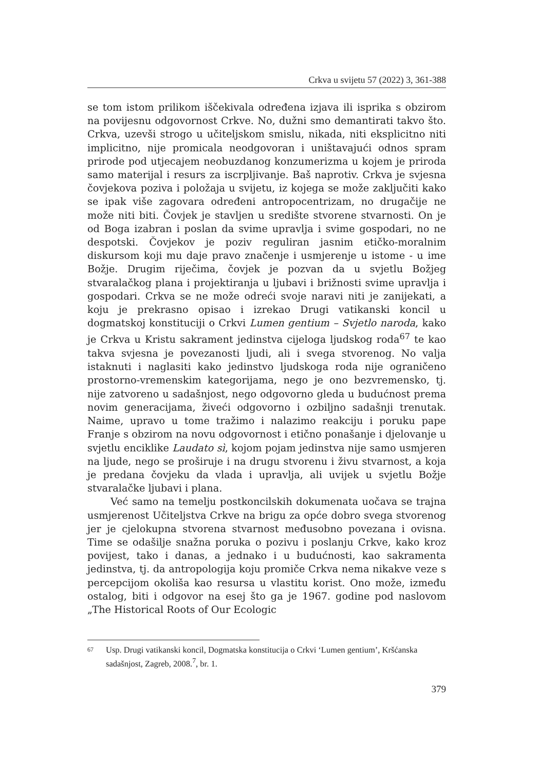Crkva u svijetu 57 (2022) 3, 361-388
se tom istom prilikom iščekivala određena izjava ili isprika s obzirom na povijesnu odgovornost Crkve. No, dužni smo demantirati takvo što. Crkva, uzevši strogo u učiteljskom smislu, nikada, niti eksplicitno niti implicitno, nije promicala neodgovoran i uništavajući odnos spram prirode pod utjecajem neobuzdanog konzumerizma u kojem je priroda samo materijal i resurs za iscrpljivanje. Baš naprotiv. Crkva je svjesna čovjekova poziva i položaja u svijetu, iz kojega se može zaključiti kako se ipak više zagovara određeni antropocentrizam, no drugačije ne može niti biti. Čovjek je stavljen u središte stvorene stvarnosti. On je od Boga izabran i poslan da svime upravlja i svime gospodari, no ne despotski. Čovjekov je poziv reguliran jasnim etičko-moralnim diskursom koji mu daje pravo značenje i usmjerenje u istome - u ime Božje. Drugim riječima, čovjek je pozvan da u svjetlu Božjeg stvaralačkog plana i projektiranja u ljubavi i brižnosti svime upravlja i gospodari. Crkva se ne može odreći svoje naravi niti je zanijekati, a koju je prekrasno opisao i izrekao Drugi vatikanski koncil u dogmatskoj konstituciji o Crkvi Lumen gentium – Svjetlo naroda, kako je Crkva u Kristu sakrament jedinstva cijeloga ljudskog roda<sup>67</sup> te kao takva svjesna je povezanosti ljudi, ali i svega stvorenog. No valja istaknuti i naglasiti kako jedinstvo ljudskoga roda nije ograničeno prostorno-vremenskim kategorijama, nego je ono bezvremensko, tj. nije zatvoreno u sadašnjost, nego odgovorno gleda u budućnost prema novim generacijama, živeći odgovorno i ozbiljno sadašnji trenutak. Naime, upravo u tome tražimo i nalazimo reakciju i poruku pape Franje s obzirom na novu odgovornost i etično ponašanje i djelovanje u svjetlu enciklike Laudato sì, kojom pojam jedinstva nije samo usmjeren na ljude, nego se proširuje i na drugu stvorenu i živu stvarnost, a koja je predana čovjeku da vlada i upravlja, ali uvijek u svjetlu Božje stvaralačke ljubavi i plana.
Već samo na temelju postkoncilskih dokumenata uočava se trajna usmjerenost Učiteljstva Crkve na brigu za opće dobro svega stvorenog jer je cjelokupna stvorena stvarnost međusobno povezana i ovisna. Time se odašilje snažna poruka o pozivu i poslanju Crkve, kako kroz povijest, tako i danas, a jednako i u budućnosti, kao sakramenta jedinstva, tj. da antropologija koju promiče Crkva nema nikakve veze s percepcijom okoliša kao resursa u vlastitu korist. Ono može, između ostalog, biti i odgovor na esej što ga je 1967. godine pod naslovom „The Historical Roots of Our Ecologic
67 Usp. Drugi vatikanski koncil, Dogmatska konstitucija o Crkvi ‘Lumen gentium’, Kršćanska sadašnjost, Zagreb, 2008.<sup>7</sup>, br. 1.
379